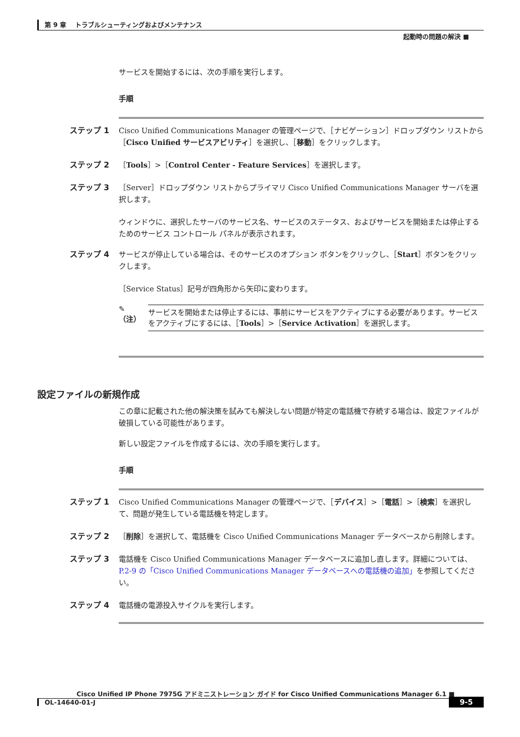第 9 章　 トラブルシューティングおよびメンテナンス
起動時の問題の解決 ■
サービスを開始するには、次の手順を実行します。
手順
ステップ 1 Cisco Unified Communications Manager の管理ページで、［ナビゲーション］ドロップダウン リストから［Cisco Unified サービスアビリティ］を選択し、［移動］をクリックします。
ステップ 2 ［Tools］>［Control Center - Feature Services］を選択します。
ステップ 3 ［Server］ドロップダウン リストからプライマリ Cisco Unified Communications Manager サーバを選択します。
ウィンドウに、選択したサーバのサービス名、サービスのステータス、およびサービスを開始または停止するためのサービス コントロール パネルが表示されます。
ステップ 4 サービスが停止している場合は、そのサービスのオプション ボタンをクリックし、［Start］ボタンをクリックします。
［Service Status］記号が四角形から矢印に変わります。
✎
（注）
サービスを開始または停止するには、事前にサービスをアクティブにする必要があります。サービスをアクティブにするには、［Tools］>［Service Activation］を選択します。
設定ファイルの新規作成
この章に記載された他の解決策を試みても解決しない問題が特定の電話機で存続する場合は、設定ファイルが破損している可能性があります。
新しい設定ファイルを作成するには、次の手順を実行します。
手順
ステップ 1 Cisco Unified Communications Manager の管理ページで、［デバイス］>［電話］>［検索］を選択して、問題が発生している電話機を特定します。
ステップ 2 ［削除］を選択して、電話機を Cisco Unified Communications Manager データベースから削除します。
ステップ 3 電話機を Cisco Unified Communications Manager データベースに追加し直します。詳細については、P.2-9 の「Cisco Unified Communications Manager データベースへの電話機の追加」を参照してください。
ステップ 4 電話機の電源投入サイクルを実行します。
Cisco Unified IP Phone 7975G アドミニストレーション ガイド for Cisco Unified Communications Manager 6.1 ■
OL-14640-01-J
9-5